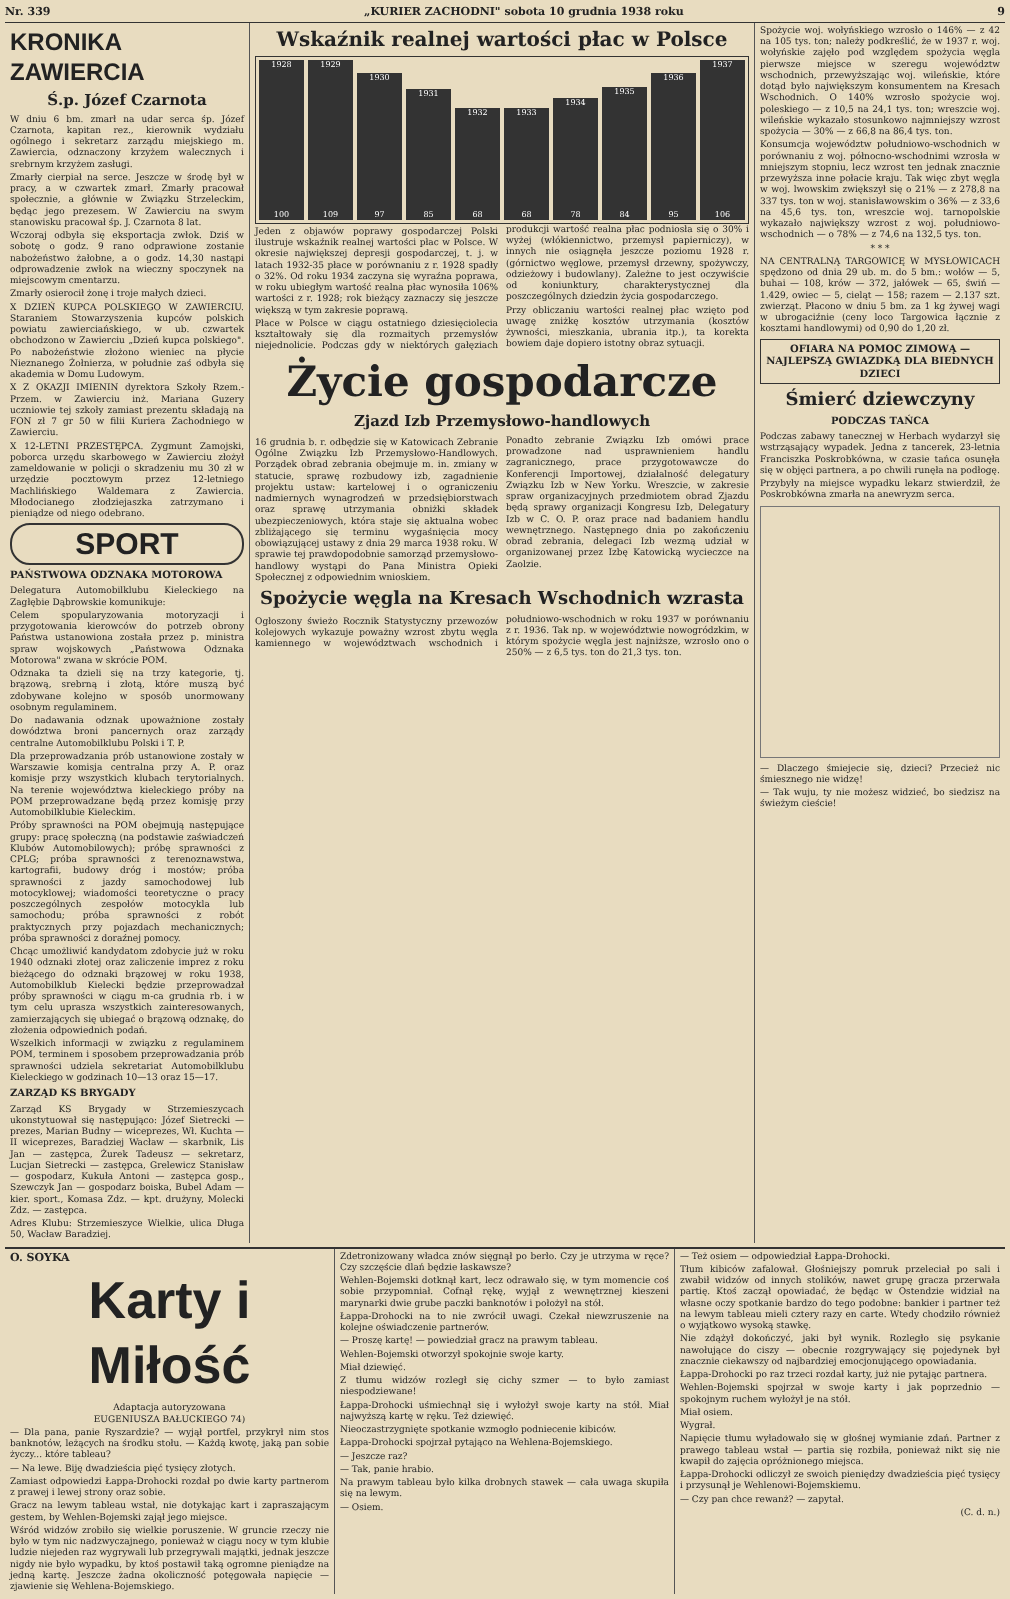Nr. 339 „KURIER ZACHODNI" sobota 10 grudnia 1938 roku 9
KRONIKA ZAWIERCIA
Ś.p. Józef Czarnota
W dniu 6 bm. zmarł na udar serca śp. Józef Czarnota, kapitan rez., kierownik wydziału ogólnego i sekretarz zarządu miejskiego m. Zawiercia, odznaczony krzyżem walecznych i srebrnym krzyżem zasługi.
Zmarły cierpiał na serce. Jeszcze w środę był w pracy, a w czwartek zmarł. Zmarły pracował społecznie, a głównie w Związku Strzeleckim, będąc jego prezesem. W Zawierciu na swym stanowisku pracował śp. J. Czarnota 8 lat.
Wczoraj odbyła się eksportacja zwłok. Dziś w sobotę o godz. 9 rano odprawione zostanie nabożeństwo żałobne, a o godz. 14,30 nastąpi odprowadzenie zwłok na wieczny spoczynek na miejscowym cmentarzu.
Zmarły osierocił żonę i troje małych dzieci.
X DZIEŃ KUPCA POLSKIEGO W ZAWIERCIU. Staraniem Stowarzyszenia kupców polskich powiatu zawierciańskiego, w ub. czwartek obchodzono w Zawierciu „Dzień kupca polskiego". Po nabożeństwie złożono wieniec na płycie Nieznanego Żołnierza, w południe zaś odbyła się akademia w Domu Ludowym.
X Z OKAZJI IMIENIN dyrektora Szkoły Rzem.-Przem. w Zawierciu inż. Mariana Guzery uczniowie tej szkoły zamiast prezentu składają na FON zł 7 gr 50 w filii Kuriera Zachodniego w Zawierciu.
X 12-LETNI PRZESTĘPCA. Zygmunt Zamojski, poborca urzędu skarbowego w Zawierciu złożył zameldowanie w policji o skradzeniu mu 30 zł w urzędzie pocztowym przez 12-letniego Machlińskiego Waldemara z Zawiercia. Młodocianego złodziejaszka zatrzymano i pieniądze od niego odebrano.
SPORT
PAŃSTWOWA ODZNAKA MOTOROWA
Delegatura Automobilklubu Kieleckiego na Zagłębie Dąbrowskie komunikuje:
Celem spopularyzowania motoryzacji i przygotowania kierowców do potrzeb obrony Państwa ustanowiona została przez p. ministra spraw wojskowych „Państwowa Odznaka Motorowa" zwana w skrócie POM.
Odznaka ta dzieli się na trzy kategorie, tj. brązową, srebrną i złotą, które muszą być zdobywane kolejno w sposób unormowany osobnym regulaminem.
Do nadawania odznak upoważnione zostały dowództwa broni pancernych oraz zarządy centralne Automobilklubu Polski i T. P.
Dla przeprowadzania prób ustanowione zostały w Warszawie komisja centralna przy A. P. oraz komisje przy wszystkich klubach terytorialnych. Na terenie województwa kieleckiego próby na POM przeprowadzane będą przez komisję przy Automobilklubie Kieleckim.
Próby sprawności na POM obejmują następujące grupy: pracę społeczną (na podstawie zaświadczeń Klubów Automobilowych); próbę sprawności z CPLG; próba sprawności z terenoznawstwa, kartografii, budowy dróg i mostów; próba sprawności z jazdy samochodowej lub motocyklowej; wiadomości teoretyczne o pracy poszczególnych zespołów motocykla lub samochodu; próba sprawności z robót praktycznych przy pojazdach mechanicznych; próba sprawności z doraźnej pomocy.
Chcąc umożliwić kandydatom zdobycie już w roku 1940 odznaki złotej oraz zaliczenie imprez z roku bieżącego do odznaki brązowej w roku 1938, Automobilklub Kielecki będzie przeprowadzał próby sprawności w ciągu m-ca grudnia rb. i w tym celu uprasza wszystkich zainteresowanych, zamierzających się ubiegać o brązową odznakę, do złożenia odpowiednich podań.
Wszelkich informacji w związku z regulaminem POM, terminem i sposobem przeprowadzania prób sprawności udziela sekretariat Automobilklubu Kieleckiego w godzinach 10—13 oraz 15—17.
ZARZĄD KS BRYGADY
Zarząd KS Brygady w Strzemieszycach ukonstytuował się następująco: Józef Sietrecki — prezes, Marian Budny — wiceprezes, Wł. Kuchta — II wiceprezes, Baradziej Wacław — skarbnik, Lis Jan — zastępca, Żurek Tadeusz — sekretarz, Lucjan Sietrecki — zastępca, Grelewicz Stanisław — gospodarz, Kukuła Antoni — zastępca gosp., Szewczyk Jan — gospodarz boiska, Bubel Adam — kier. sport., Komasa Zdz. — kpt. drużyny, Molecki Zdz. — zastępca.
Adres Klubu: Strzemieszyce Wielkie, ulica Długa 50, Wacław Baradziej.
Wskaźnik realnej wartości płac w Polsce
1928
100
1929
109
1930
97
1931
85
1932
68
1933
68
1934
78
1935
84
1936
95
1937
106
Jeden z objawów poprawy gospodarczej Polski ilustruje wskaźnik realnej wartości płac w Polsce. W okresie największej depresji gospodarczej, t. j. w latach 1932-35 płace w porównaniu z r. 1928 spadły o 32%. Od roku 1934 zaczyna się wyraźna poprawa, w roku ubiegłym wartość realna płac wynosiła 106% wartości z r. 1928; rok bieżący zaznaczy się jeszcze większą w tym zakresie poprawą.
Płace w Polsce w ciągu ostatniego dziesięciolecia kształtowały się dla rozmaitych przemysłów niejednolicie. Podczas gdy w niektórych gałęziach produkcji wartość realna płac podniosła się o 30% i wyżej (włókiennictwo, przemysł papierniczy), w innych nie osiągnęła jeszcze poziomu 1928 r. (górnictwo węglowe, przemysł drzewny, spożywczy, odzieżowy i budowlany). Zależne to jest oczywiście od koniunktury, charakterystycznej dla poszczególnych dziedzin życia gospodarczego.
Przy obliczaniu wartości realnej płac wzięto pod uwagę zniżkę kosztów utrzymania (kosztów żywności, mieszkania, ubrania itp.), ta korekta bowiem daje dopiero istotny obraz sytuacji.
Życie gospodarcze
Zjazd Izb Przemysłowo-handlowych
16 grudnia b. r. odbędzie się w Katowicach Zebranie Ogólne Związku Izb Przemysłowo-Handlowych. Porządek obrad zebrania obejmuje m. in. zmiany w statucie, sprawę rozbudowy izb, zagadnienie projektu ustaw: kartelowej i o ograniczeniu nadmiernych wynagrodzeń w przedsiębiorstwach oraz sprawę utrzymania obniżki składek ubezpieczeniowych, która staje się aktualna wobec zbliżającego się terminu wygaśnięcia mocy obowiązującej ustawy z dnia 29 marca 1938 roku. W sprawie tej prawdopodobnie samorząd przemysłowo-handlowy wystąpi do Pana Ministra Opieki Społecznej z odpowiednim wnioskiem.
Ponadto zebranie Związku Izb omówi prace prowadzone nad usprawnieniem handlu zagranicznego, prace przygotowawcze do Konferencji Importowej, działalność delegatury Związku Izb w New Yorku. Wreszcie, w zakresie spraw organizacyjnych przedmiotem obrad Zjazdu będą sprawy organizacji Kongresu Izb, Delegatury Izb w C. O. P. oraz prace nad badaniem handlu wewnętrznego. Następnego dnia po zakończeniu obrad zebrania, delegaci Izb wezmą udział w organizowanej przez Izbę Katowicką wycieczce na Zaolzie.
Spożycie węgla na Kresach Wschodnich wzrasta
Ogłoszony świeżo Rocznik Statystyczny przewozów kolejowych wykazuje poważny wzrost zbytu węgla kamiennego w województwach wschodnich i południowo-wschodnich w roku 1937 w porównaniu z r. 1936. Tak np. w województwie nowogródzkim, w którym spożycie węgla jest najniższe, wzrosło ono o 250% — z 6,5 tys. ton do 21,3 tys. ton.
Spożycie woj. wołyńskiego wzrosło o 146% — z 42 na 105 tys. ton; należy podkreślić, że w 1937 r. woj. wołyńskie zajęło pod względem spożycia węgla pierwsze miejsce w szeregu województw wschodnich, przewyższając woj. wileńskie, które dotąd było największym konsumentem na Kresach Wschodnich. O 140% wzrosło spożycie woj. poleskiego — z 10,5 na 24,1 tys. ton; wreszcie woj. wileńskie wykazało stosunkowo najmniejszy wzrost spożycia — 30% — z 66,8 na 86,4 tys. ton.
Konsumcja województw południowo-wschodnich w porównaniu z woj. północno-wschodnimi wzrosła w mniejszym stopniu, lecz wzrost ten jednak znacznie przewyższa inne połacie kraju. Tak więc zbyt węgla w woj. lwowskim zwiększył się o 21% — z 278,8 na 337 tys. ton w woj. stanisławowskim o 36% — z 33,6 na 45,6 tys. ton, wreszcie woj. tarnopolskie wykazało największy wzrost z woj. południowo-wschodnich — o 78% — z 74,6 na 132,5 tys. ton.
* * *
NA CENTRALNĄ TARGOWICĘ W MYSŁOWICACH spędzono od dnia 29 ub. m. do 5 bm.: wołów — 5, buhai — 108, krów — 372, jałówek — 65, świń — 1.429, owiec — 5, cieląt — 158; razem — 2.137 szt. zwierząt. Płacono w dniu 5 bm. za 1 kg żywej wagi w ubrogaciźnie (ceny loco Targowica łącznie z kosztami handlowymi) od 0,90 do 1,20 zł.
OFIARA NA POMOC ZIMOWĄ — NAJLEPSZĄ GWIAZDKĄ DLA BIEDNYCH DZIECI
Śmierć dziewczyny
PODCZAS TAŃCA
Podczas zabawy tanecznej w Herbach wydarzył się wstrząsający wypadek. Jedna z tancerek, 23-letnia Franciszka Poskrobkówna, w czasie tańca osunęła się w objęci partnera, a po chwili runęła na podłogę.
Przybyły na miejsce wypadku lekarz stwierdził, że Poskrobkówna zmarła na anewryzm serca.
— Dlaczego śmiejecie się, dzieci? Przecież nic śmiesznego nie widzę!
— Tak wuju, ty nie możesz widzieć, bo siedzisz na świeżym cieście!
O. SOYKA
Karty i Miłość
Adaptacja autoryzowana
EUGENIUSZA BAŁUCKIEGO 74)
— Dla pana, panie Ryszardzie? — wyjął portfel, przykrył nim stos banknotów, leżących na środku stołu. — Każdą kwotę, jaką pan sobie życzy... które tableau?
— Na lewe. Biję dwadzieścia pięć tysięcy złotych.
Zamiast odpowiedzi Łappa-Drohocki rozdał po dwie karty partnerom z prawej i lewej strony oraz sobie.
Gracz na lewym tableau wstał, nie dotykając kart i zapraszającym gestem, by Wehlen-Bojemski zajął jego miejsce.
Wśród widzów zrobiło się wielkie poruszenie. W gruncie rzeczy nie było w tym nic nadzwyczajnego, ponieważ w ciągu nocy w tym klubie ludzie niejeden raz wygrywali lub przegrywali majątki, jednak jeszcze nigdy nie było wypadku, by ktoś postawił taką ogromne pieniądze na jedną kartę. Jeszcze żadna okoliczność potęgowała napięcie — zjawienie się Wehlena-Bojemskiego.
Zdetronizowany władca znów sięgnął po berło. Czy je utrzyma w ręce? Czy szczęście dlań będzie łaskawsze?
Wehlen-Bojemski dotknął kart, lecz odrawało się, w tym momencie coś sobie przypomniał. Cofnął rękę, wyjął z wewnętrznej kieszeni marynarki dwie grube paczki banknotów i położył na stół.
Łappa-Drohocki na to nie zwrócił uwagi. Czekał niewzruszenie na kolejne oświadczenie partnerów.
— Proszę kartę! — powiedział gracz na prawym tableau.
Wehlen-Bojemski otworzył spokojnie swoje karty.
Miał dziewięć.
Z tłumu widzów rozległ się cichy szmer — to było zamiast niespodziewane!
Łappa-Drohocki uśmiechnął się i wyłożył swoje karty na stół. Miał najwyższą kartę w ręku. Też dziewięć.
Nieoczastrzygnięte spotkanie wzmogło podniecenie kibiców.
Łappa-Drohocki spojrzał pytająco na Wehlena-Bojemskiego.
— Jeszcze raz?
— Tak, panie hrabio.
Na prawym tableau było kilka drobnych stawek — cała uwaga skupiła się na lewym.
— Osiem.
— Też osiem — odpowiedział Łappa-Drohocki.
Tłum kibiców zafalował. Głośniejszy pomruk przeleciał po sali i zwabił widzów od innych stolików, nawet grupę gracza przerwała partię. Ktoś zaczął opowiadać, że będąc w Ostendzie widział na własne oczy spotkanie bardzo do tego podobne: bankier i partner też na lewym tableau mieli cztery razy en carte. Wtedy chodziło również o wyjątkowo wysoką stawkę.
Nie zdążył dokończyć, jaki był wynik. Rozległo się psykanie nawołujące do ciszy — obecnie rozgrywający się pojedynek był znacznie ciekawszy od najbardziej emocjonującego opowiadania.
Łappa-Drohocki po raz trzeci rozdał karty, już nie pytając partnera.
Wehlen-Bojemski spojrzał w swoje karty i jak poprzednio — spokojnym ruchem wyłożył je na stół.
Miał osiem.
Wygrał.
Napięcie tłumu wyładowało się w głośnej wymianie zdań. Partner z prawego tableau wstał — partia się rozbiła, ponieważ nikt się nie kwapił do zajęcia opróżnionego miejsca.
Łappa-Drohocki odliczył ze swoich pieniędzy dwadzieścia pięć tysięcy i przysunął je Wehlenowi-Bojemskiemu.
— Czy pan chce rewanż? — zapytał.
(C. d. n.)